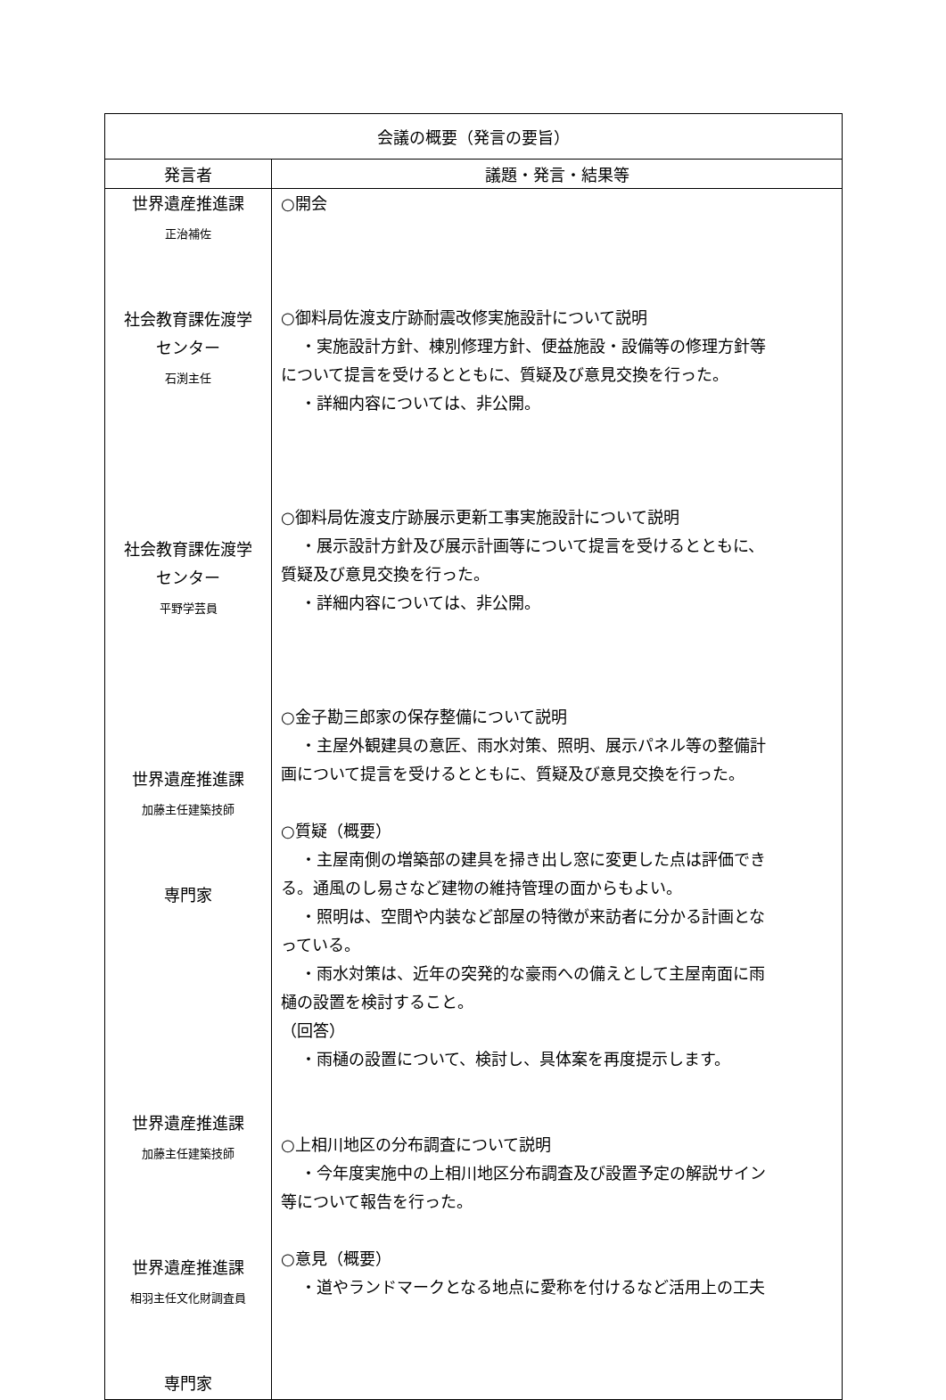| 会議の概要（発言の要旨） | |
| --- | --- |
| 発言者 | 議題・発言・結果等 |
| 世界遺産推進課 正治補佐 社会教育課佐渡学 センター 石渕主任 社会教育課佐渡学 センター 平野学芸員 世界遺産推進課 加藤主任建築技師 専門家 世界遺産推進課 加藤主任建築技師 世界遺産推進課 相羽主任文化財調査員 専門家 | ○開会 ○御料局佐渡支庁跡耐震改修実施設計について説明 ・実施設計方針、棟別修理方針、便益施設・設備等の修理方針等 について提言を受けるとともに、質疑及び意見交換を行った。 ・詳細内容については、非公開。 ○御料局佐渡支庁跡展示更新工事実施設計について説明 ・展示設計方針及び展示計画等について提言を受けるとともに、 質疑及び意見交換を行った。 ・詳細内容については、非公開。 ○金子勘三郎家の保存整備について説明 ・主屋外観建具の意匠、雨水対策、照明、展示パネル等の整備計 画について提言を受けるとともに、質疑及び意見交換を行った。 ○質疑（概要） ・主屋南側の増築部の建具を掃き出し窓に変更した点は評価でき る。通風のし易さなど建物の維持管理の面からもよい。 ・照明は、空間や内装など部屋の特徴が来訪者に分かる計画とな っている。 ・雨水対策は、近年の突発的な豪雨への備えとして主屋南面に雨 樋の設置を検討すること。 （回答） ・雨樋の設置について、検討し、具体案を再度提示します。 ○上相川地区の分布調査について説明 ・今年度実施中の上相川地区分布調査及び設置予定の解説サイン 等について報告を行った。 ○意見（概要） ・道やランドマークとなる地点に愛称を付けるなど活用上の工夫 |